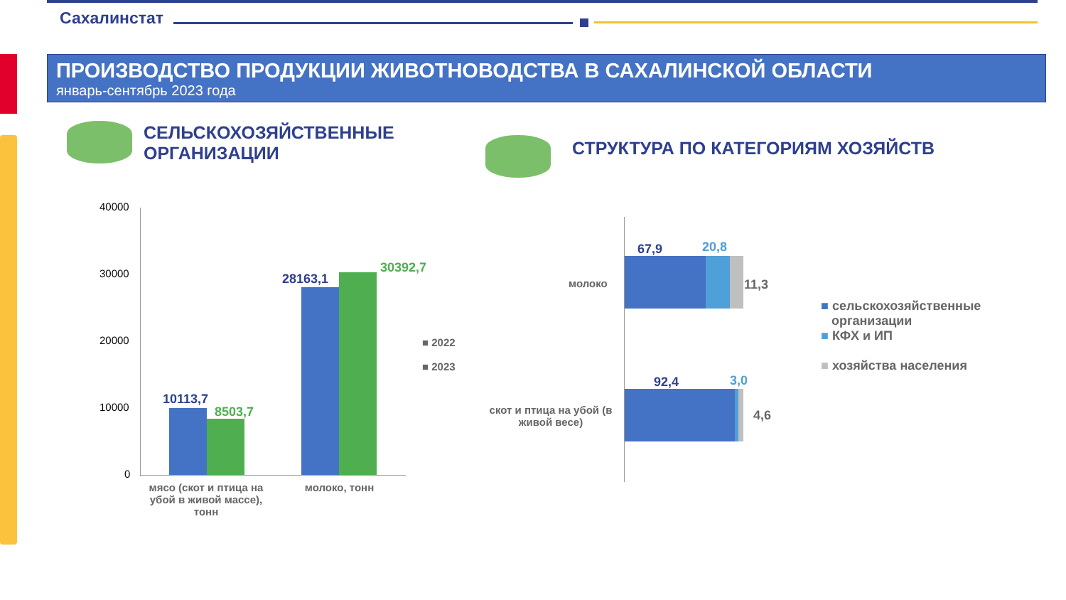Сахалинстат
ПРОИЗВОДСТВО ПРОДУКЦИИ ЖИВОТНОВОДСТВА В САХАЛИНСКОЙ ОБЛАСТИ
январь-сентябрь 2023 года
СЕЛЬСКОХОЗЯЙСТВЕННЫЕ
ОРГАНИЗАЦИИ
СТРУКТУРА ПО КАТЕГОРИЯМ ХОЗЯЙСТВ
40000
30000
20000
10000
0
10113,7
8503,7
28163,1
30392,7
мясо (скот и птица на убой в живой массе), тонн
молоко, тонн
■ 2022
■ 2023
молоко
скот и птица на убой (в живой весе)
67,9 20,8
11,3
92,4 3,0
4,6
■ сельскохозяйственные
организации
■ КФХ и ИП
■ хозяйства населения